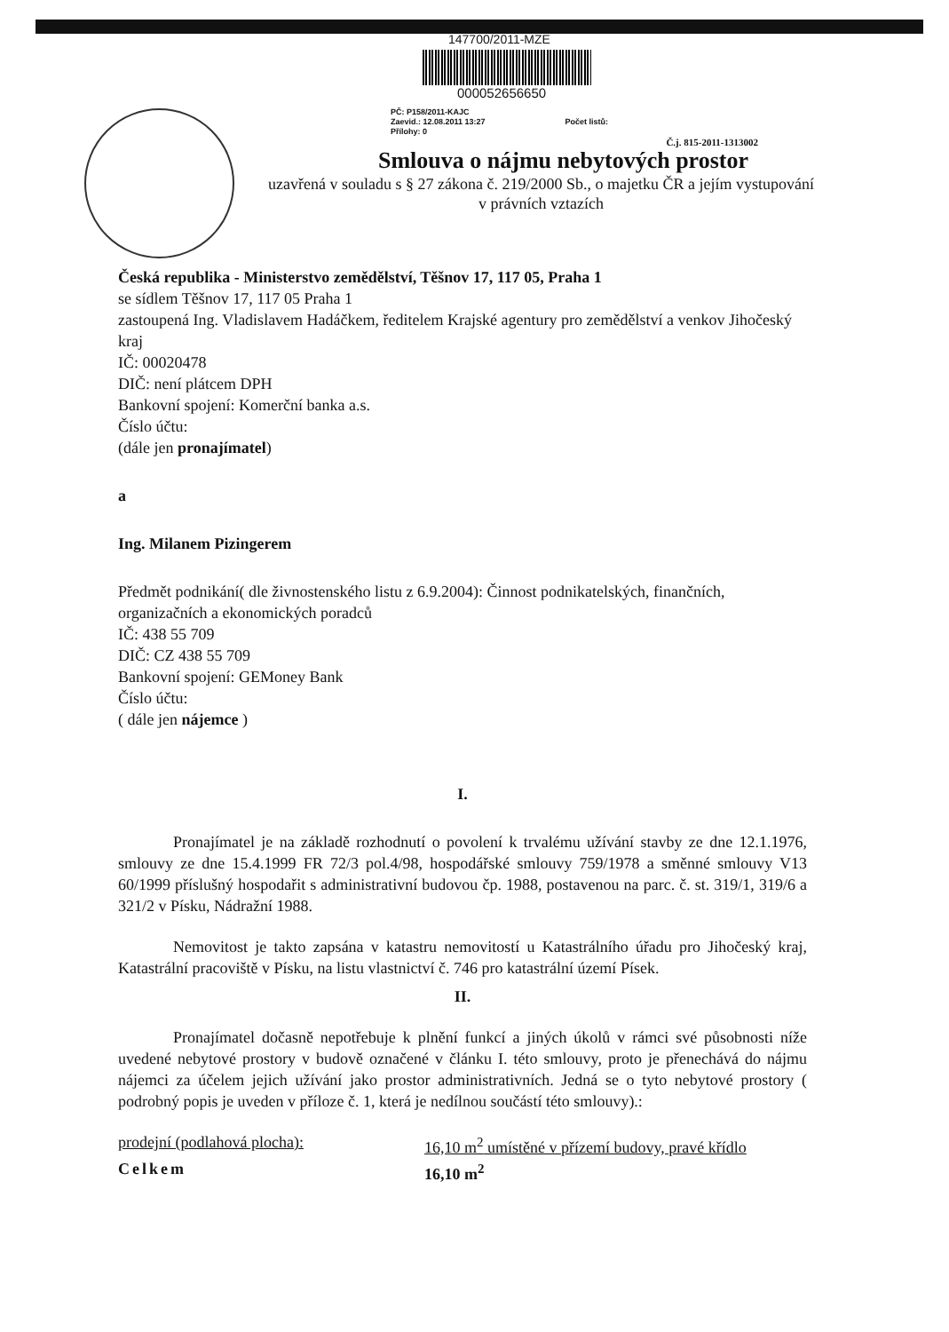147700/2011-MZE
000052656650
PČ: P158/2011-KAJC
Zaevid.: 12.08.2011 13:27
Přílohy: 0
Počet listů:
Č.j. 815-2011-1313002
Smlouva o nájmu nebytových prostor
uzavřená v souladu s § 27 zákona č. 219/2000 Sb., o majetku ČR a jejím vystupování
v právních vztazích
Česká republika - Ministerstvo zemědělství, Těšnov 17, 117 05, Praha 1
se sídlem Těšnov 17, 117 05 Praha 1
zastoupená Ing. Vladislavem Hadáčkem, ředitelem Krajské agentury pro zemědělství a venkov Jihočeský kraj
IČ: 00020478
DIČ: není plátcem DPH
Bankovní spojení: Komerční banka a.s.
Číslo účtu:
(dále jen pronajímatel)
a
Ing. Milanem Pizingerem
Předmět podnikání( dle živnostenského listu z 6.9.2004): Činnost podnikatelských, finančních, organizačních a ekonomických poradců
IČ: 438 55 709
DIČ: CZ 438 55 709
Bankovní spojení: GEMoney Bank
Číslo účtu:
( dále jen nájemce )
I.
Pronajímatel je na základě rozhodnutí o povolení k trvalému užívání stavby ze dne 12.1.1976, smlouvy ze dne 15.4.1999 FR 72/3 pol.4/98, hospodářské smlouvy 759/1978 a směnné smlouvy V13 60/1999 příslušný hospodařit s administrativní budovou čp. 1988, postavenou na parc. č. st. 319/1, 319/6 a 321/2 v Písku, Nádražní 1988.
Nemovitost je takto zapsána v katastru nemovitostí u Katastrálního úřadu pro Jihočeský kraj, Katastrální pracoviště v Písku, na listu vlastnictví č. 746 pro katastrální území Písek.
II.
Pronajímatel dočasně nepotřebuje k plnění funkcí a jiných úkolů v rámci své působnosti níže uvedené nebytové prostory v budově označené v článku I. této smlouvy, proto je přenechává do nájmu nájemci za účelem jejich užívání jako prostor administrativních. Jedná se o tyto nebytové prostory ( podrobný popis je uveden v příloze č. 1, která je nedílnou součástí této smlouvy).:
prodejní (podlahová plocha): 16,10 m<sup>2</sup> umístěné v přízemí budovy, pravé křídlo
Celkem 16,10 m<sup>2</sup>